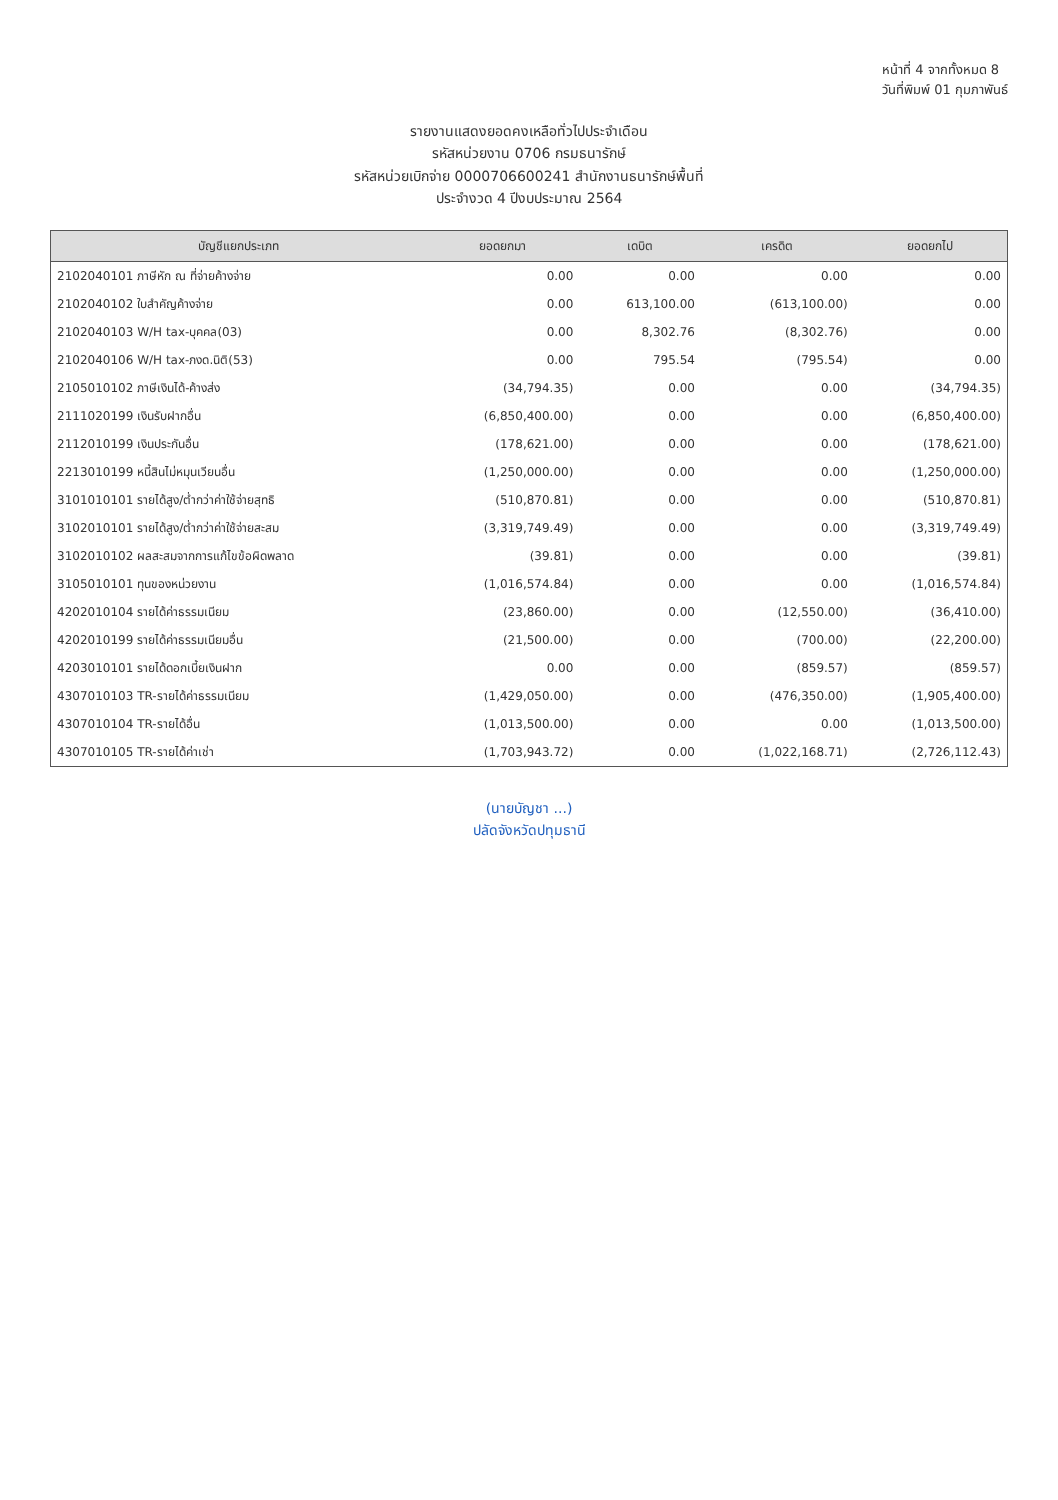หน้าที่ 4 จากทั้งหมด 8
วันที่พิมพ์ 01 กุมภาพันธ์
รายงานแสดงยอดคงเหลือทั่วไปประจำเดือน
รหัสหน่วยงาน 0706 กรมธนารักษ์
รหัสหน่วยเบิกจ่าย 0000706600241 สำนักงานธนารักษ์พื้นที่
ประจำงวด 4 ปีงบประมาณ 2564
| บัญชีแยกประเภท | ยอดยกมา | เดบิต | เครดิต | ยอดยกไป |
| --- | --- | --- | --- | --- |
| 2102040101 ภาษีหัก ณ ที่จ่ายค้างจ่าย | 0.00 | 0.00 | 0.00 | 0.00 |
| 2102040102 ใบสำคัญค้างจ่าย | 0.00 | 613,100.00 | (613,100.00) | 0.00 |
| 2102040103 W/H tax-บุคคล(03) | 0.00 | 8,302.76 | (8,302.76) | 0.00 |
| 2102040106 W/H tax-ภงด.นิติ(53) | 0.00 | 795.54 | (795.54) | 0.00 |
| 2105010102 ภาษีเงินได้-ค้างส่ง | (34,794.35) | 0.00 | 0.00 | (34,794.35) |
| 2111020199 เงินรับฝากอื่น | (6,850,400.00) | 0.00 | 0.00 | (6,850,400.00) |
| 2112010199 เงินประกันอื่น | (178,621.00) | 0.00 | 0.00 | (178,621.00) |
| 2213010199 หนี้สินไม่หมุนเวียนอื่น | (1,250,000.00) | 0.00 | 0.00 | (1,250,000.00) |
| 3101010101 รายได้สูง/ต่ำกว่าค่าใช้จ่ายสุทธิ | (510,870.81) | 0.00 | 0.00 | (510,870.81) |
| 3102010101 รายได้สูง/ต่ำกว่าค่าใช้จ่ายสะสม | (3,319,749.49) | 0.00 | 0.00 | (3,319,749.49) |
| 3102010102 ผลสะสมจากการแก้ไขข้อผิดพลาด | (39.81) | 0.00 | 0.00 | (39.81) |
| 3105010101 ทุนของหน่วยงาน | (1,016,574.84) | 0.00 | 0.00 | (1,016,574.84) |
| 4202010104 รายได้ค่าธรรมเนียม | (23,860.00) | 0.00 | (12,550.00) | (36,410.00) |
| 4202010199 รายได้ค่าธรรมเนียมอื่น | (21,500.00) | 0.00 | (700.00) | (22,200.00) |
| 4203010101 รายได้ดอกเบี้ยเงินฝาก | 0.00 | 0.00 | (859.57) | (859.57) |
| 4307010103 TR-รายได้ค่าธรรมเนียม | (1,429,050.00) | 0.00 | (476,350.00) | (1,905,400.00) |
| 4307010104 TR-รายได้อื่น | (1,013,500.00) | 0.00 | 0.00 | (1,013,500.00) |
| 4307010105 TR-รายได้ค่าเช่า | (1,703,943.72) | 0.00 | (1,022,168.71) | (2,726,112.43) |
(นายบัญชา ...)
ปลัดจังหวัดปทุมธานี